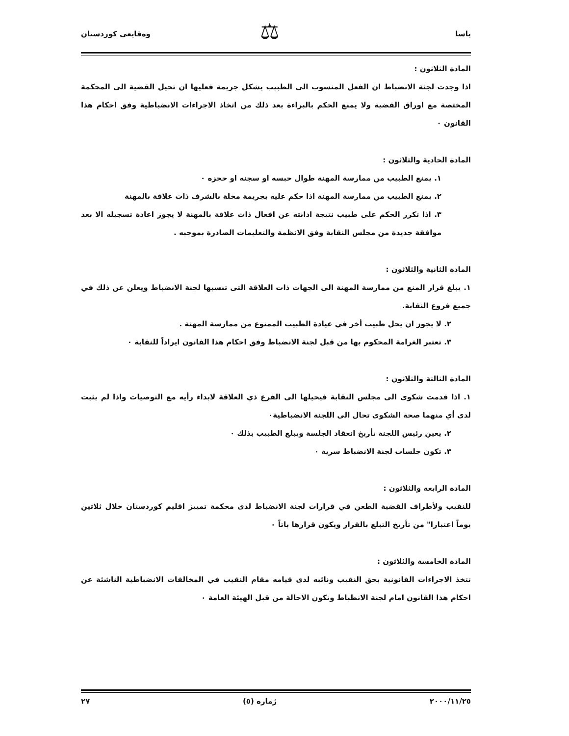ياسا وەقايعى كوردستان ⚖
المادة الثلاثون :
اذا وجدت لجنة الانضباط ان الفعل المنسوب الى الطبيب يشكل جريمة فعليها ان تحيل القضية الى المحكمة المختصة مع اوراق القضية ولا يمنع الحكم بالبراءة بعد ذلك من اتخاذ الاجراءات الانضباطية وفق احكام هذا القانون ٠
المادة الحادية والثلاثون :
١. يمنع الطبيب من ممارسة المهنة طوال حبسه او سجنه او حجزه ٠
٢. يمنع الطبيب من ممارسة المهنة اذا حكم عليه بجريمة مخلة بالشرف ذات علاقة بالمهنة
٣. اذا تكرر الحكم على طبيب نتيجة ادانته عن افعال ذات علاقة بالمهنة لا يجوز اعادة تسجيله الا بعد موافقة جديدة من مجلس النقابة وفق الانظمة والتعليمات الصادرة بموجبه .
المادة الثانية والثلاثون :
١. يبلغ قرار المنع من ممارسة المهنة الى الجهات ذات العلاقة التى تنسبها لجنة الانضباط ويعلن عن ذلك في جميع فروع النقابة.
٢. لا يجوز ان يحل طبيب أخر في عيادة الطبيب الممنوع من ممارسة المهنة .
٣. تعتبر الغرامة المحكوم بها من قبل لجنة الانضباط وفق احكام هذا القانون ايراداً للنقابة ٠
المادة الثالثة والثلاثون :
١. اذا قدمت شكوى الى مجلس النقابة فيحيلها الى الفرع ذي العلاقة لابداء رأيه مع التوصيات واذا لم يثبت لدى أي منهما صحة الشكوى تحال الى اللجنة الانضباطية٠
٢. يعين رئيس اللجنة تأريخ انعقاد الجلسة ويبلغ الطبيب بذلك ٠
٣. تكون جلسات لجنة الانضباط سرية ٠
المادة الرابعة والثلاثون :
للنقيب ولأطراف القضية الطعن في قرارات لجنة الانضباط لدى محكمة تمييز اقليم كوردستان خلال ثلاثين يوماً اعتبارا" من تأريخ التبلغ بالقرار ويكون قرارها باتاً ٠
المادة الخامسة والثلاثون :
تتخذ الاجراءات القانونية بحق النقيب ونائبه لدى قيامه مقام النقيب في المخالفات الانضباطية الناشئة عن احكام هذا القانون امام لجنة الانظباط وتكون الاحالة من قبل الهيئة العامة ٠
٢٠٠٠/١١/٢٥ ژمارە (٥) ٢٧